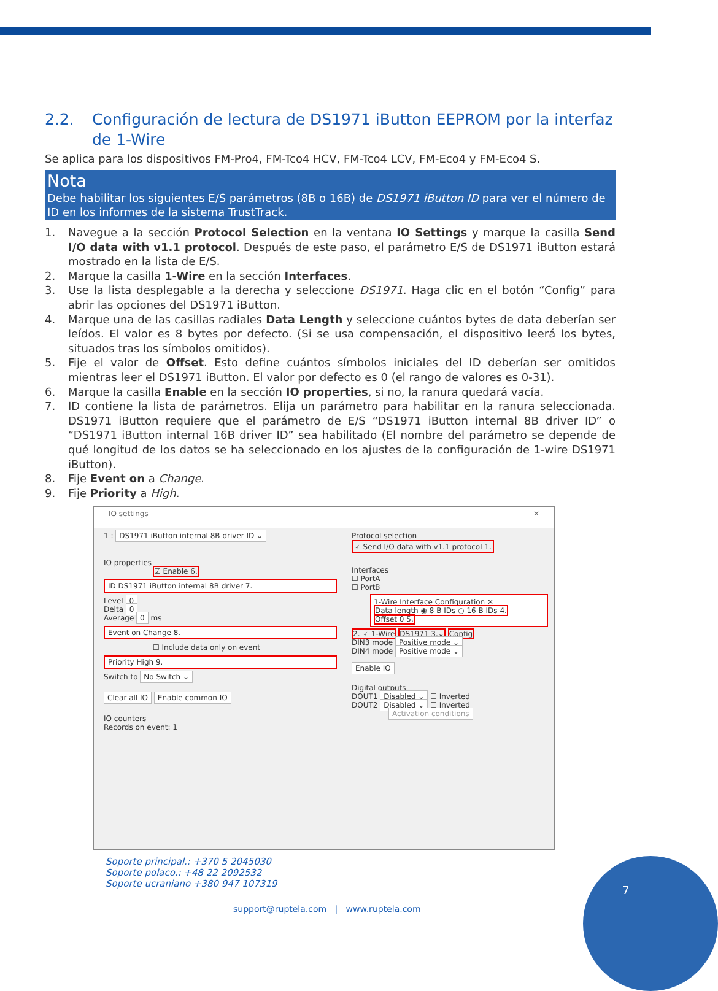2.2. Configuración de lectura de DS1971 iButton EEPROM por la interfaz de 1-Wire
Se aplica para los dispositivos FM-Pro4, FM-Tco4 HCV, FM-Tco4 LCV, FM-Eco4 y FM-Eco4 S.
Nota
Debe habilitar los siguientes E/S parámetros (8B o 16B) de DS1971 iButton ID para ver el número de ID en los informes de la sistema TrustTrack.
1. Navegue a la sección Protocol Selection en la ventana IO Settings y marque la casilla Send I/O data with v1.1 protocol. Después de este paso, el parámetro E/S de DS1971 iButton estará mostrado en la lista de E/S.
2. Marque la casilla 1-Wire en la sección Interfaces.
3. Use la lista desplegable a la derecha y seleccione DS1971. Haga clic en el botón “Config” para abrir las opciones del DS1971 iButton.
4. Marque una de las casillas radiales Data Length y seleccione cuántos bytes de data deberían ser leídos. El valor es 8 bytes por defecto. (Si se usa compensación, el dispositivo leerá los bytes, situados tras los símbolos omitidos).
5. Fije el valor de Offset. Esto define cuántos símbolos iniciales del ID deberían ser omitidos mientras leer el DS1971 iButton. El valor por defecto es 0 (el rango de valores es 0-31).
6. Marque la casilla Enable en la sección IO properties, si no, la ranura quedará vacía.
7. ID contiene la lista de parámetros. Elija un parámetro para habilitar en la ranura seleccionada. DS1971 iButton requiere que el parámetro de E/S “DS1971 iButton internal 8B driver ID” o “DS1971 iButton internal 16B driver ID” sea habilitado (El nombre del parámetro se depende de qué longitud de los datos se ha seleccionado en los ajustes de la configuración de 1-wire DS1971 iButton).
8. Fije Event on a Change.
9. Fije Priority a High.
IO settings ✕
1 : DS1971 iButton internal 8B driver ID ⌄
IO properties
☑ Enable 6.
ID DS1971 iButton internal 8B driver 7.
Level 0
Delta 0
Average 0 ms
Event on Change 8.
☐ Include data only on event
Priority High 9.
Switch to No Switch ⌄
Clear all IO Enable common IO
IO counters
Records on event: 1
Protocol selection
☑ Send I/O data with v1.1 protocol 1.
Interfaces
☐ PortA
☐ PortB
1-Wire Interface Configuration ✕
Data length ◉ 8 B IDs ○ 16 B IDs 4.
Offset 0 5.
2. ☑ 1-Wire DS1971 3.⌄ Config
DIN3 mode Positive mode ⌄
DIN4 mode Positive mode ⌄
Enable IO
Digital outputs
DOUT1 Disabled ⌄ ☐ Inverted
DOUT2 Disabled ⌄ ☐ Inverted
Activation conditions
Soporte principal.: +370 5 2045030
Soporte polaco.: +48 22 2092532
Soporte ucraniano +380 947 107319
support@ruptela.com | www.ruptela.com
7